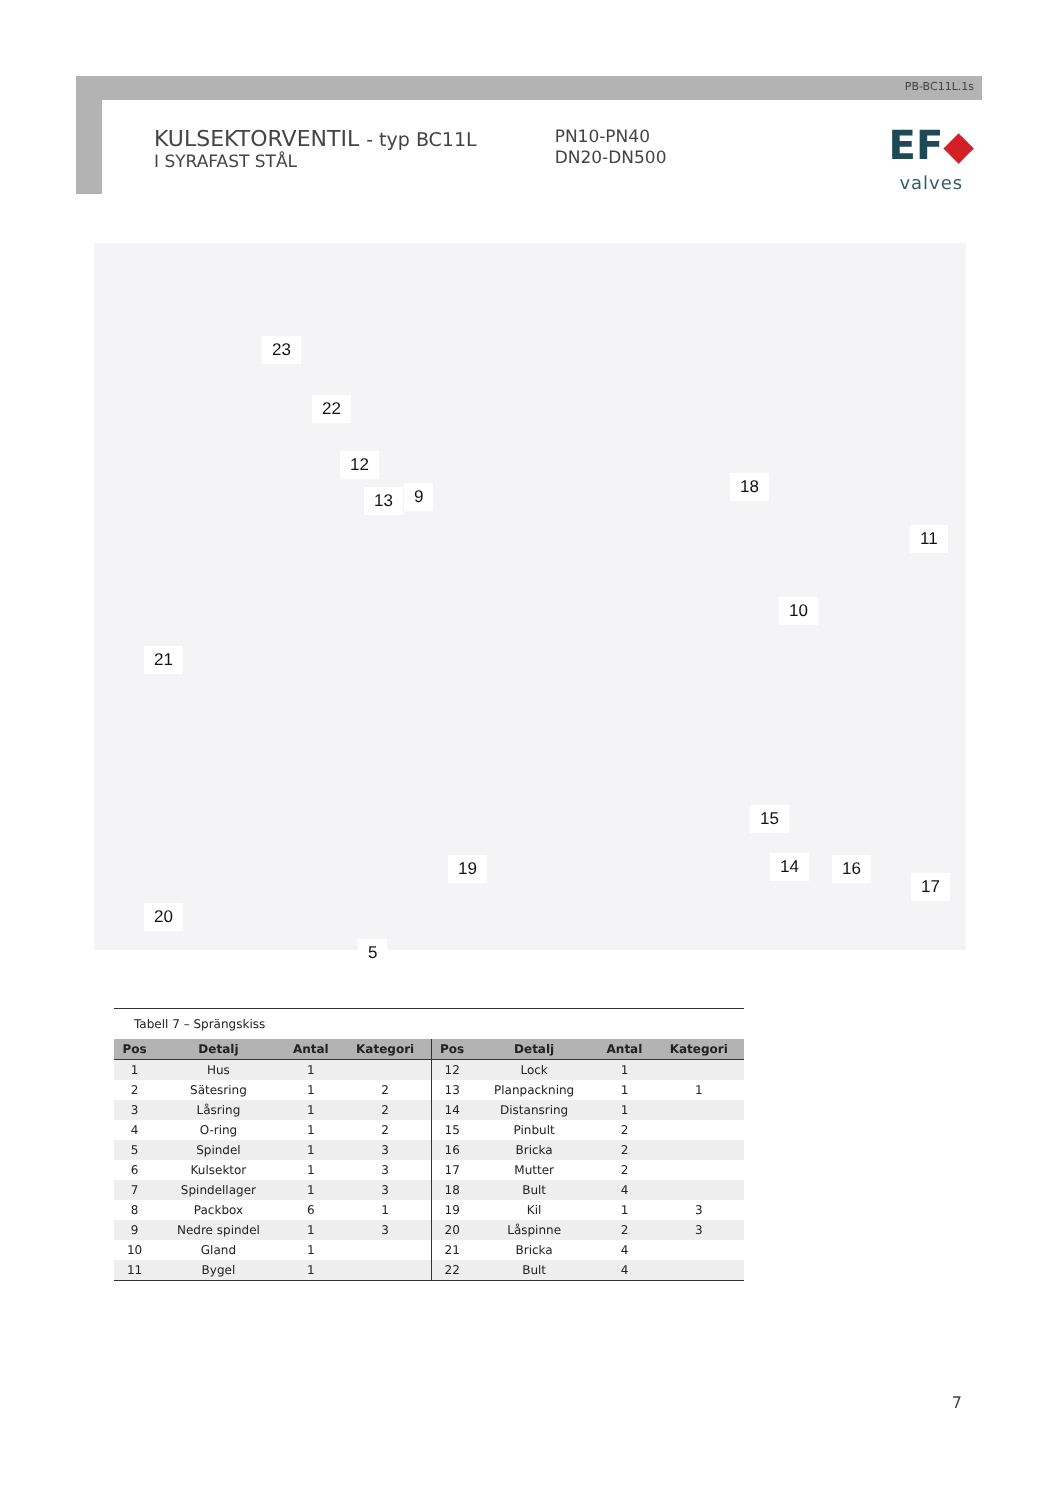PB-BC11L.1s
KULSEKTORVENTIL - typ BC11L
I SYRAFAST STÅL
PN10-PN40
DN20-DN500
EF◆
valves
23
22
12
13 9 18
11
10
21
15
14 16
17
19
20
5
Tabell 7 – Sprängskiss
| Pos | Detalj | Antal | Kategori | Pos | Detalj | Antal | Kategori |
| --- | --- | --- | --- | --- | --- | --- | --- |
| 1 | Hus | 1 | | 12 | Lock | 1 | |
| 2 | Sätesring | 1 | 2 | 13 | Planpackning | 1 | 1 |
| 3 | Låsring | 1 | 2 | 14 | Distansring | 1 | |
| 4 | O-ring | 1 | 2 | 15 | Pinbult | 2 | |
| 5 | Spindel | 1 | 3 | 16 | Bricka | 2 | |
| 6 | Kulsektor | 1 | 3 | 17 | Mutter | 2 | |
| 7 | Spindellager | 1 | 3 | 18 | Bult | 4 | |
| 8 | Packbox | 6 | 1 | 19 | Kil | 1 | 3 |
| 9 | Nedre spindel | 1 | 3 | 20 | Låspinne | 2 | 3 |
| 10 | Gland | 1 | | 21 | Bricka | 4 | |
| 11 | Bygel | 1 | | 22 | Bult | 4 | |
7